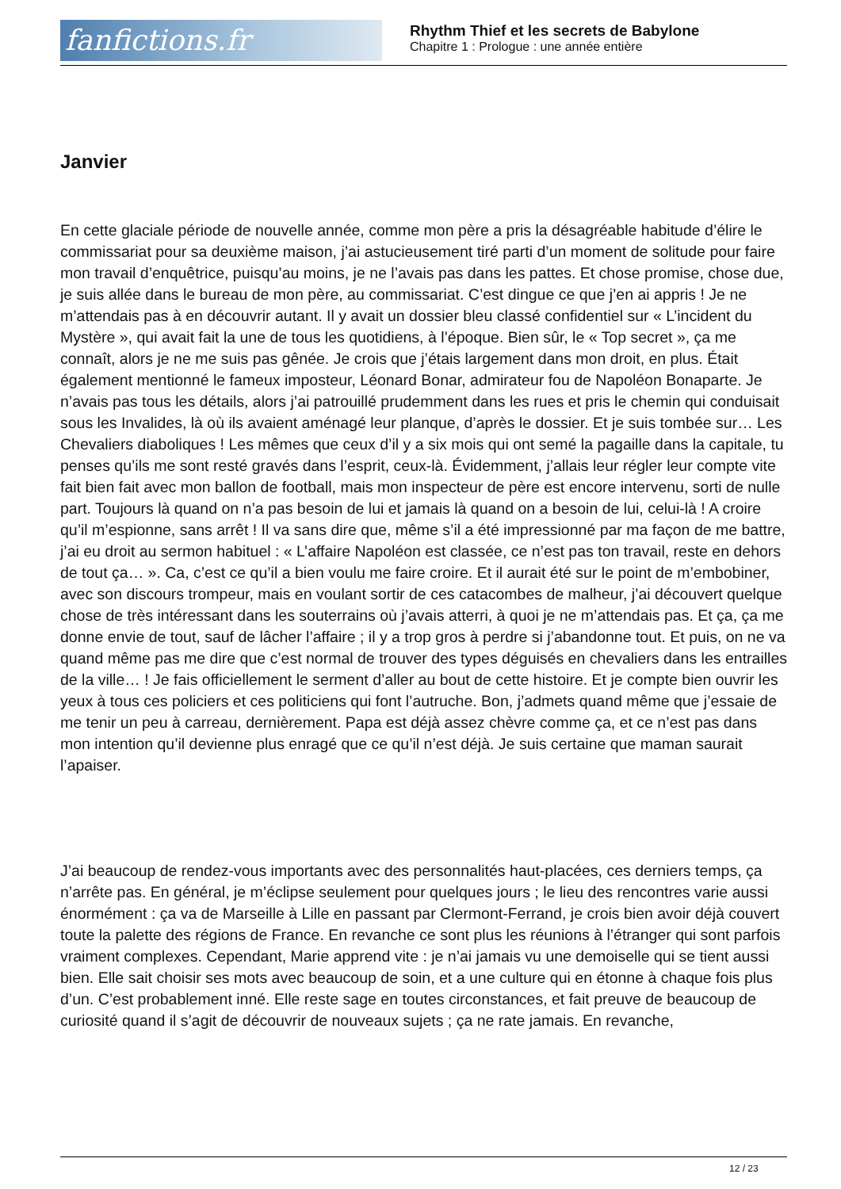fanfictions.fr
Rhythm Thief et les secrets de Babylone
Chapitre 1 : Prologue : une année entière
Janvier
En cette glaciale période de nouvelle année, comme mon père a pris la désagréable habitude d’élire le commissariat pour sa deuxième maison, j’ai astucieusement tiré parti d’un moment de solitude pour faire mon travail d’enquêtrice, puisqu’au moins, je ne l’avais pas dans les pattes. Et chose promise, chose due, je suis allée dans le bureau de mon père, au commissariat. C’est dingue ce que j’en ai appris ! Je ne m’attendais pas à en découvrir autant. Il y avait un dossier bleu classé confidentiel sur « L’incident du Mystère », qui avait fait la une de tous les quotidiens, à l’époque. Bien sûr, le « Top secret », ça me connaît, alors je ne me suis pas gênée. Je crois que j’étais largement dans mon droit, en plus. Était également mentionné le fameux imposteur, Léonard Bonar, admirateur fou de Napoléon Bonaparte. Je n’avais pas tous les détails, alors j’ai patrouillé prudemment dans les rues et pris le chemin qui conduisait sous les Invalides, là où ils avaient aménagé leur planque, d’après le dossier. Et je suis tombée sur… Les Chevaliers diaboliques ! Les mêmes que ceux d’il y a six mois qui ont semé la pagaille dans la capitale, tu penses qu’ils me sont resté gravés dans l’esprit, ceux-là. Évidemment, j’allais leur régler leur compte vite fait bien fait avec mon ballon de football, mais mon inspecteur de père est encore intervenu, sorti de nulle part. Toujours là quand on n’a pas besoin de lui et jamais là quand on a besoin de lui, celui-là ! A croire qu’il m’espionne, sans arrêt ! Il va sans dire que, même s’il a été impressionné par ma façon de me battre, j’ai eu droit au sermon habituel : « L’affaire Napoléon est classée, ce n’est pas ton travail, reste en dehors de tout ça… ». Ca, c’est ce qu’il a bien voulu me faire croire. Et il aurait été sur le point de m’embobiner, avec son discours trompeur, mais en voulant sortir de ces catacombes de malheur, j’ai découvert quelque chose de très intéressant dans les souterrains où j’avais atterri, à quoi je ne m’attendais pas. Et ça, ça me donne envie de tout, sauf de lâcher l’affaire ; il y a trop gros à perdre si j’abandonne tout. Et puis, on ne va quand même pas me dire que c’est normal de trouver des types déguisés en chevaliers dans les entrailles de la ville… ! Je fais officiellement le serment d’aller au bout de cette histoire. Et je compte bien ouvrir les yeux à tous ces policiers et ces politiciens qui font l’autruche. Bon, j’admets quand même que j’essaie de me tenir un peu à carreau, dernièrement. Papa est déjà assez chèvre comme ça, et ce n’est pas dans mon intention qu’il devienne plus enragé que ce qu’il n’est déjà. Je suis certaine que maman saurait l’apaiser.
J’ai beaucoup de rendez-vous importants avec des personnalités haut-placées, ces derniers temps, ça n’arrête pas. En général, je m’éclipse seulement pour quelques jours ; le lieu des rencontres varie aussi énormément : ça va de Marseille à Lille en passant par Clermont-Ferrand, je crois bien avoir déjà couvert toute la palette des régions de France. En revanche ce sont plus les réunions à l’étranger qui sont parfois vraiment complexes. Cependant, Marie apprend vite : je n’ai jamais vu une demoiselle qui se tient aussi bien. Elle sait choisir ses mots avec beaucoup de soin, et a une culture qui en étonne à chaque fois plus d’un. C’est probablement inné. Elle reste sage en toutes circonstances, et fait preuve de beaucoup de curiosité quand il s’agit de découvrir de nouveaux sujets ; ça ne rate jamais. En revanche,
12 / 23